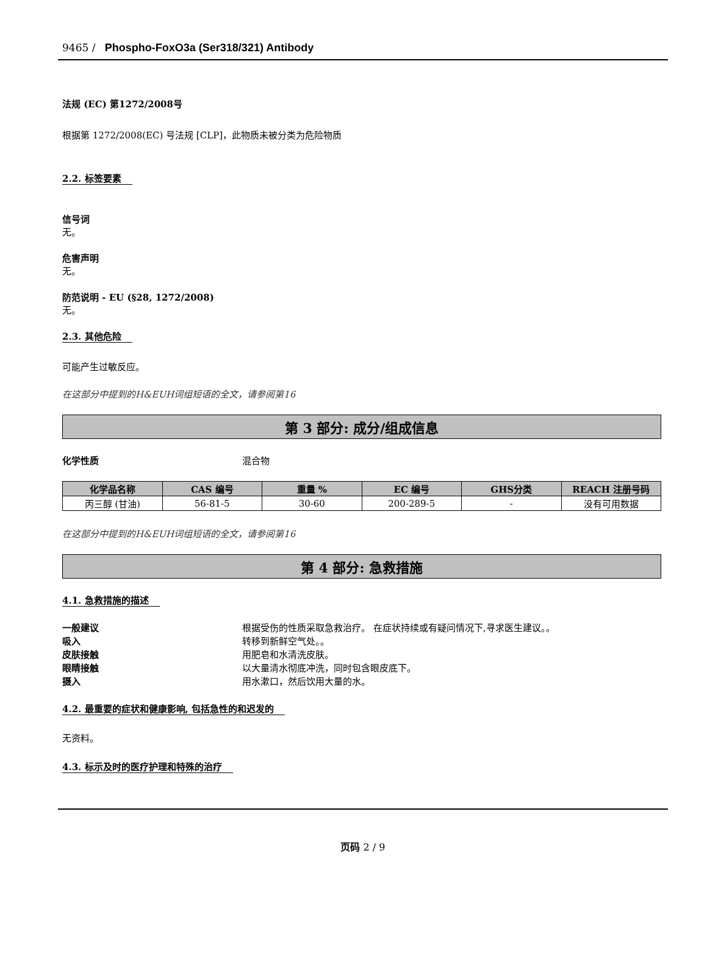9465 / Phospho-FoxO3a (Ser318/321) Antibody
法规 (EC) 第1272/2008号
根据第 1272/2008(EC) 号法规 [CLP]，此物质未被分类为危险物质
2.2. 标签要素
信号词
无。
危害声明
无。
防范说明 - EU (§28, 1272/2008)
无。
2.3. 其他危险
可能产生过敏反应。
在这部分中提到的H&EUH词组短语的全文，请参阅第16
第 3 部分: 成分/组成信息
化学性质 混合物
| 化学品名称 | CAS 编号 | 重量 % | EC 编号 | GHS分类 | REACH 注册号码 |
| --- | --- | --- | --- | --- | --- |
| 丙三醇 (甘油) | 56-81-5 | 30-60 | 200-289-5 | - | 没有可用数据 |
在这部分中提到的H&EUH词组短语的全文，请参阅第16
第 4 部分: 急救措施
4.1. 急救措施的描述
一般建议 根据受伤的性质采取急救治疗。 在症状持续或有疑问情况下,寻求医生建议。。
吸入 转移到新鲜空气处。。
皮肤接触 用肥皂和水清洗皮肤。
眼睛接触 以大量清水彻底冲洗，同时包含眼皮底下。
摄入 用水漱口，然后饮用大量的水。
4.2. 最重要的症状和健康影响, 包括急性的和迟发的
无资料。
4.3. 标示及时的医疗护理和特殊的治疗
页码 2 / 9